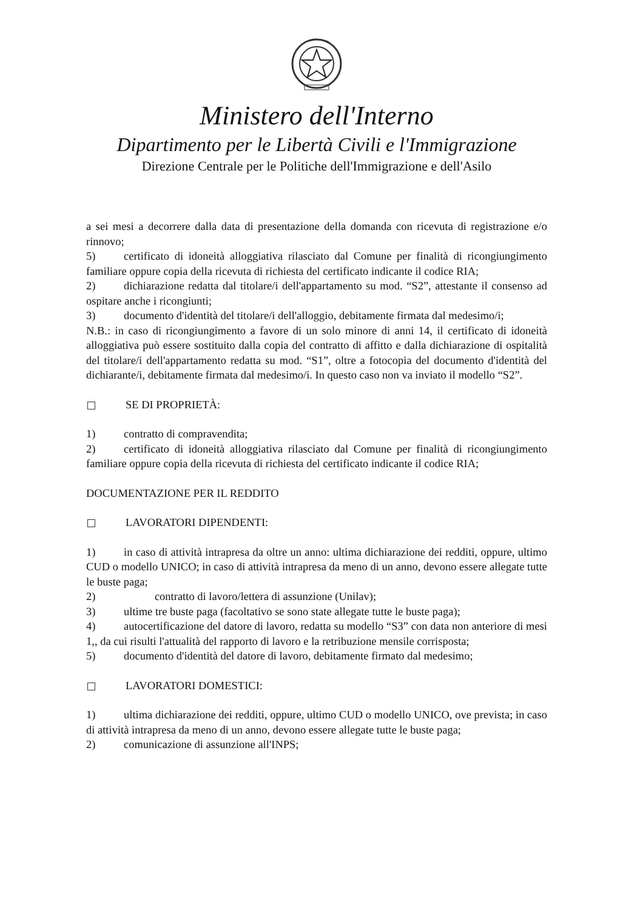Ministero dell'Interno
Dipartimento per le Libertà Civili e l'Immigrazione
Direzione Centrale per le Politiche dell'Immigrazione e dell'Asilo
a sei mesi a decorrere dalla data di presentazione della domanda con ricevuta di registrazione e/o rinnovo;
5) certificato di idoneità alloggiativa rilasciato dal Comune per finalità di ricongiungimento familiare oppure copia della ricevuta di richiesta del certificato indicante il codice RIA;
2) dichiarazione redatta dal titolare/i dell'appartamento su mod. “S2”, attestante il consenso ad ospitare anche i ricongiunti;
3) documento d'identità del titolare/i dell'alloggio, debitamente firmata dal medesimo/i;
N.B.: in caso di ricongiungimento a favore di un solo minore di anni 14, il certificato di idoneità alloggiativa può essere sostituito dalla copia del contratto di affitto e dalla dichiarazione di ospitalità del titolare/i dell'appartamento redatta su mod. “S1”, oltre a fotocopia del documento d'identità del dichiarante/i, debitamente firmata dal medesimo/i. In questo caso non va inviato il modello “S2”.
SE DI PROPRIETÀ:
1) contratto di compravendita;
2) certificato di idoneità alloggiativa rilasciato dal Comune per finalità di ricongiungimento familiare oppure copia della ricevuta di richiesta del certificato indicante il codice RIA;
DOCUMENTAZIONE PER IL REDDITO
LAVORATORI DIPENDENTI:
1) in caso di attività intrapresa da oltre un anno: ultima dichiarazione dei redditi, oppure, ultimo CUD o modello UNICO; in caso di attività intrapresa da meno di un anno, devono essere allegate tutte le buste paga;
2) contratto di lavoro/lettera di assunzione (Unilav);
3) ultime tre buste paga (facoltativo se sono state allegate tutte le buste paga);
4) autocertificazione del datore di lavoro, redatta su modello “S3” con data non anteriore di mesi 1,, da cui risulti l'attualità del rapporto di lavoro e la retribuzione mensile corrisposta;
5) documento d'identità del datore di lavoro, debitamente firmato dal medesimo;
LAVORATORI DOMESTICI:
1) ultima dichiarazione dei redditi, oppure, ultimo CUD o modello UNICO, ove prevista; in caso di attività intrapresa da meno di un anno, devono essere allegate tutte le buste paga;
2) comunicazione di assunzione all'INPS;